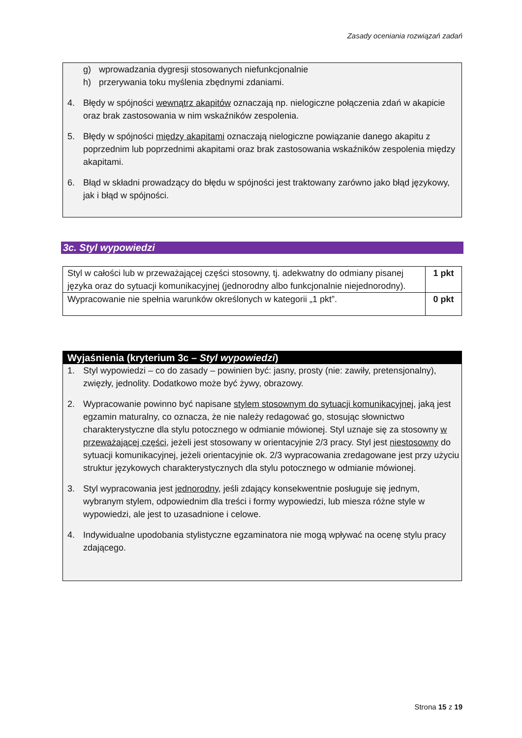Zasady oceniania rozwiązań zadań
g) wprowadzania dygresji stosowanych niefunkcjonalnie
h) przerywania toku myślenia zbędnymi zdaniami.
4. Błędy w spójności wewnątrz akapitów oznaczają np. nielogiczne połączenia zdań w akapicie oraz brak zastosowania w nim wskaźników zespolenia.
5. Błędy w spójności między akapitami oznaczają nielogiczne powiązanie danego akapitu z poprzednim lub poprzednimi akapitami oraz brak zastosowania wskaźników zespolenia między akapitami.
6. Błąd w składni prowadzący do błędu w spójności jest traktowany zarówno jako błąd językowy, jak i błąd w spójności.
3c. Styl wypowiedzi
| Styl w całości lub w przeważającej części stosowny, tj. adekwatny do odmiany pisanej języka oraz do sytuacji komunikacyjnej (jednorodny albo funkcjonalnie niejednorodny). | 1 pkt |
| Wypracowanie nie spełnia warunków określonych w kategorii „1 pkt”. | 0 pkt |
Wyjaśnienia (kryterium 3c – Styl wypowiedzi)
1. Styl wypowiedzi – co do zasady – powinien być: jasny, prosty (nie: zawiły, pretensjonalny), zwięzły, jednolity. Dodatkowo może być żywy, obrazowy.
2. Wypracowanie powinno być napisane stylem stosownym do sytuacji komunikacyjnej, jaką jest egzamin maturalny, co oznacza, że nie należy redagować go, stosując słownictwo charakterystyczne dla stylu potocznego w odmianie mówionej. Styl uznaje się za stosowny w przeważającej części, jeżeli jest stosowany w orientacyjnie 2/3 pracy. Styl jest niestosowny do sytuacji komunikacyjnej, jeżeli orientacyjnie ok. 2/3 wypracowania zredagowane jest przy użyciu struktur językowych charakterystycznych dla stylu potocznego w odmianie mówionej.
3. Styl wypracowania jest jednorodny, jeśli zdający konsekwentnie posługuje się jednym, wybranym stylem, odpowiednim dla treści i formy wypowiedzi, lub miesza różne style w wypowiedzi, ale jest to uzasadnione i celowe.
4. Indywidualne upodobania stylistyczne egzaminatora nie mogą wpływać na ocenę stylu pracy zdającego.
Strona 15 z 19